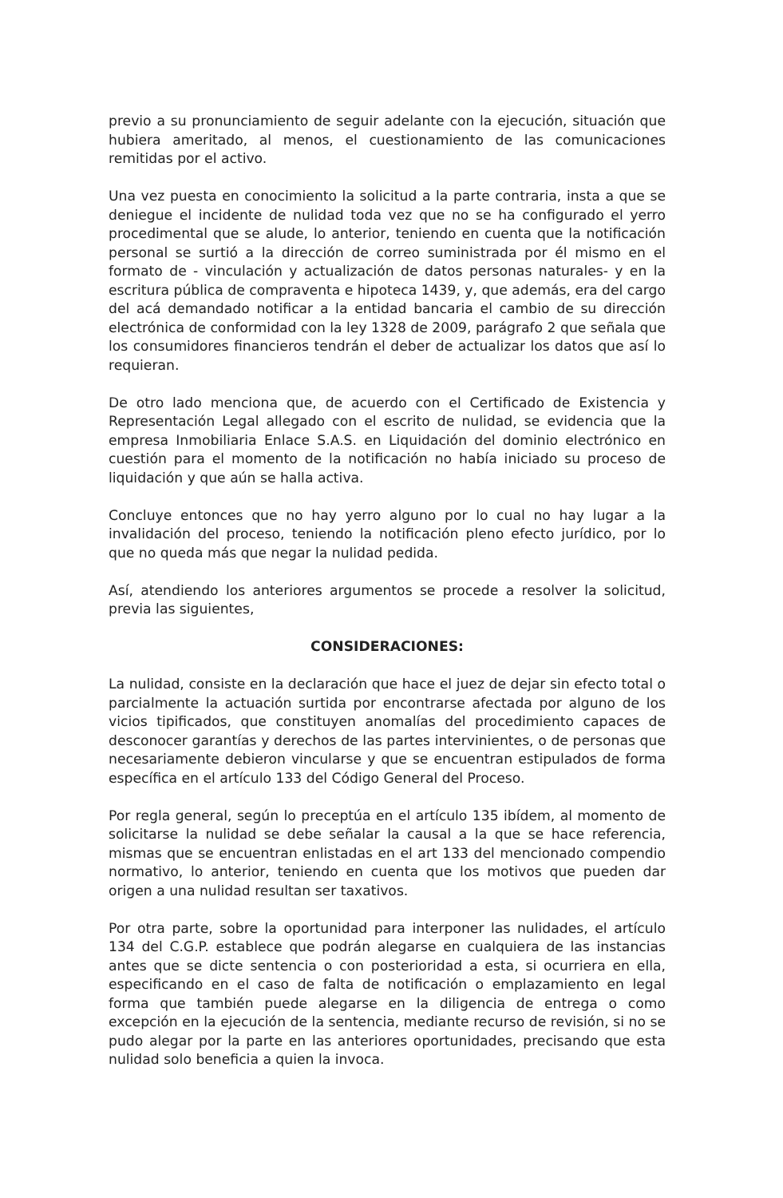previo a su pronunciamiento de seguir adelante con la ejecución, situación que hubiera ameritado, al menos, el cuestionamiento de las comunicaciones remitidas por el activo.
Una vez puesta en conocimiento la solicitud a la parte contraria, insta a que se deniegue el incidente de nulidad toda vez que no se ha configurado el yerro procedimental que se alude, lo anterior, teniendo en cuenta que la notificación personal se surtió a la dirección de correo suministrada por él mismo en el formato de - vinculación y actualización de datos personas naturales- y en la escritura pública de compraventa e hipoteca 1439, y, que además, era del cargo del acá demandado notificar a la entidad bancaria el cambio de su dirección electrónica de conformidad con la ley 1328 de 2009, parágrafo 2 que señala que los consumidores financieros tendrán el deber de actualizar los datos que así lo requieran.
De otro lado menciona que, de acuerdo con el Certificado de Existencia y Representación Legal allegado con el escrito de nulidad, se evidencia que la empresa Inmobiliaria Enlace S.A.S. en Liquidación del dominio electrónico en cuestión para el momento de la notificación no había iniciado su proceso de liquidación y que aún se halla activa.
Concluye entonces que no hay yerro alguno por lo cual no hay lugar a la invalidación del proceso, teniendo la notificación pleno efecto jurídico, por lo que no queda más que negar la nulidad pedida.
Así, atendiendo los anteriores argumentos se procede a resolver la solicitud, previa las siguientes,
CONSIDERACIONES:
La nulidad, consiste en la declaración que hace el juez de dejar sin efecto total o parcialmente la actuación surtida por encontrarse afectada por alguno de los vicios tipificados, que constituyen anomalías del procedimiento capaces de desconocer garantías y derechos de las partes intervinientes, o de personas que necesariamente debieron vincularse y que se encuentran estipulados de forma específica en el artículo 133 del Código General del Proceso.
Por regla general, según lo preceptúa en el artículo 135 ibídem, al momento de solicitarse la nulidad se debe señalar la causal a la que se hace referencia, mismas que se encuentran enlistadas en el art 133 del mencionado compendio normativo, lo anterior, teniendo en cuenta que los motivos que pueden dar origen a una nulidad resultan ser taxativos.
Por otra parte, sobre la oportunidad para interponer las nulidades, el artículo 134 del C.G.P. establece que podrán alegarse en cualquiera de las instancias antes que se dicte sentencia o con posterioridad a esta, si ocurriera en ella, especificando en el caso de falta de notificación o emplazamiento en legal forma que también puede alegarse en la diligencia de entrega o como excepción en la ejecución de la sentencia, mediante recurso de revisión, si no se pudo alegar por la parte en las anteriores oportunidades, precisando que esta nulidad solo beneficia a quien la invoca.